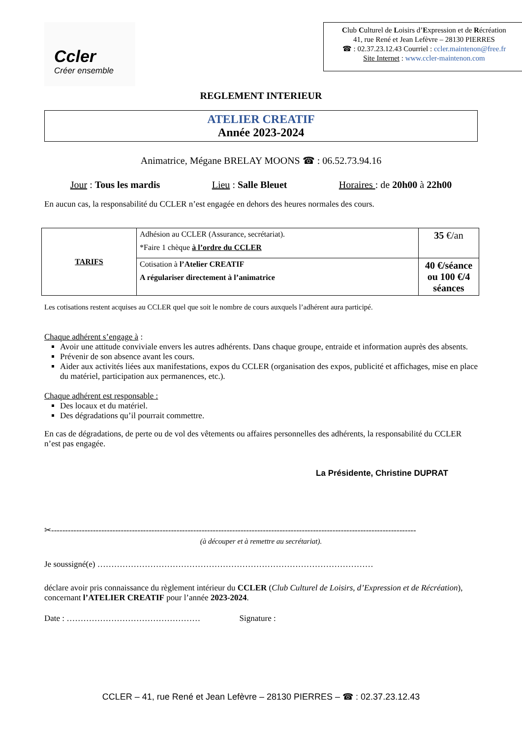Ccler
Créer ensemble
Club Culturel de Loisirs d’Expression et de Récréation
41, rue René et Jean Lefèvre – 28130 PIERRES
☎ : 02.37.23.12.43 Courriel : ccler.maintenon@free.fr
Site Internet : www.ccler-maintenon.com
REGLEMENT INTERIEUR
ATELIER CREATIF
Année 2023-2024
Animatrice, Mégane BRELAY MOONS ☎ : 06.52.73.94.16
Jour : Tous les mardis Lieu : Salle Bleuet Horaires : de 20h00 à 22h00
En aucun cas, la responsabilité du CCLER n’est engagée en dehors des heures normales des cours.
| TARIFS | Adhésion au CCLER (Assurance, secrétariat). *Faire 1 chèque à l’ordre du CCLER | 35 €/an |
| | Cotisation à l’Atelier CREATIF A régulariser directement à l’animatrice | 40 €/séance ou 100 €/4 séances |
Les cotisations restent acquises au CCLER quel que soit le nombre de cours auxquels l’adhérent aura participé.
Chaque adhérent s’engage à :
Avoir une attitude conviviale envers les autres adhérents. Dans chaque groupe, entraide et information auprès des absents.
Prévenir de son absence avant les cours.
Aider aux activités liées aux manifestations, expos du CCLER (organisation des expos, publicité et affichages, mise en place du matériel, participation aux permanences, etc.).
Chaque adhérent est responsable :
Des locaux et du matériel.
Des dégradations qu’il pourrait commettre.
En cas de dégradations, de perte ou de vol des vêtements ou affaires personnelles des adhérents, la responsabilité du CCLER n’est pas engagée.
La Présidente, Christine DUPRAT
✂-----------------------------------------------------------------------------------------------------------------------------------
(à découper et à remettre au secrétariat).
Je soussigné(e) ………………………………………………………………………………………
déclare avoir pris connaissance du règlement intérieur du CCLER (Club Culturel de Loisirs, d’Expression et de Récréation), concernant l’ATELIER CREATIF pour l’année 2023-2024.
Date : ………………………………………… Signature :
CCLER – 41, rue René et Jean Lefèvre – 28130 PIERRES – ☎ : 02.37.23.12.43